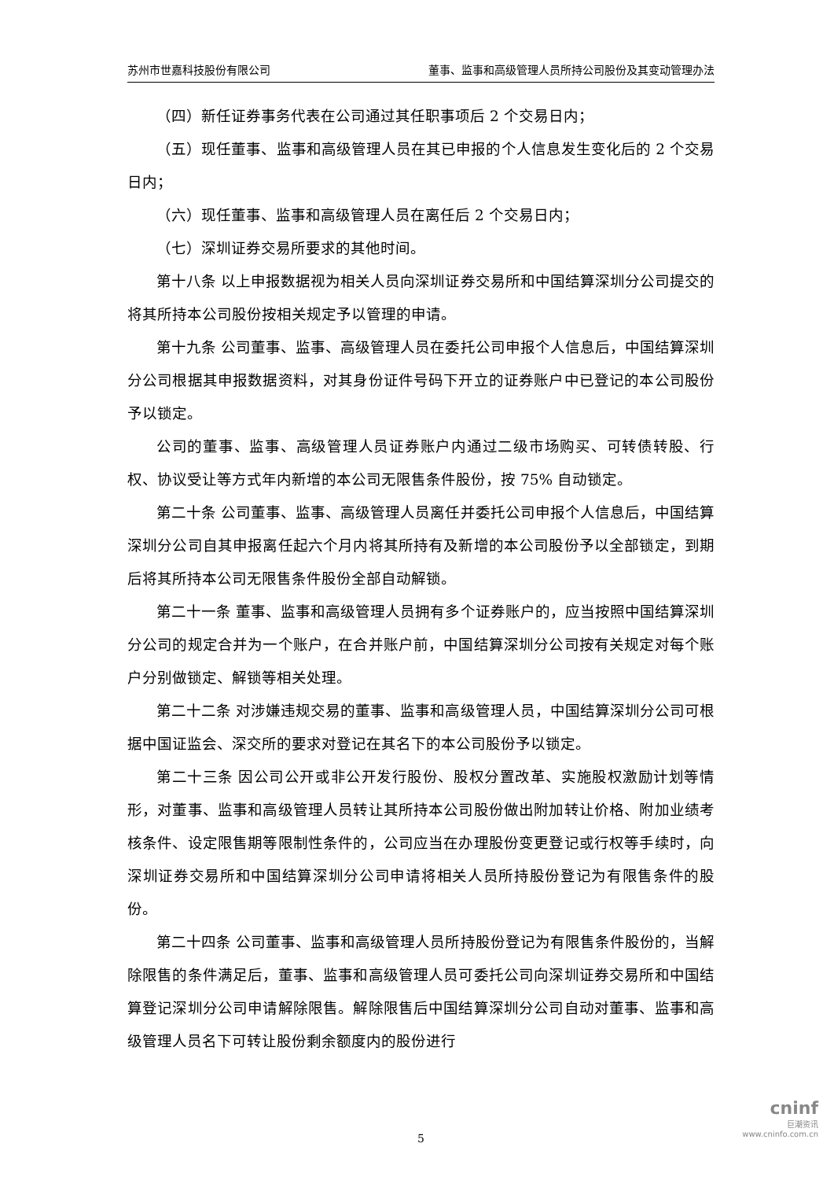苏州市世嘉科技股份有限公司 董事、监事和高级管理人员所持公司股份及其变动管理办法
（四）新任证券事务代表在公司通过其任职事项后 2 个交易日内；
（五）现任董事、监事和高级管理人员在其已申报的个人信息发生变化后的 2 个交易日内；
（六）现任董事、监事和高级管理人员在离任后 2 个交易日内；
（七）深圳证券交易所要求的其他时间。
第十八条 以上申报数据视为相关人员向深圳证券交易所和中国结算深圳分公司提交的将其所持本公司股份按相关规定予以管理的申请。
第十九条 公司董事、监事、高级管理人员在委托公司申报个人信息后，中国结算深圳分公司根据其申报数据资料，对其身份证件号码下开立的证券账户中已登记的本公司股份予以锁定。
公司的董事、监事、高级管理人员证券账户内通过二级市场购买、可转债转股、行权、协议受让等方式年内新增的本公司无限售条件股份，按 75% 自动锁定。
第二十条 公司董事、监事、高级管理人员离任并委托公司申报个人信息后，中国结算深圳分公司自其申报离任起六个月内将其所持有及新增的本公司股份予以全部锁定，到期后将其所持本公司无限售条件股份全部自动解锁。
第二十一条 董事、监事和高级管理人员拥有多个证券账户的，应当按照中国结算深圳分公司的规定合并为一个账户，在合并账户前，中国结算深圳分公司按有关规定对每个账户分别做锁定、解锁等相关处理。
第二十二条 对涉嫌违规交易的董事、监事和高级管理人员，中国结算深圳分公司可根据中国证监会、深交所的要求对登记在其名下的本公司股份予以锁定。
第二十三条 因公司公开或非公开发行股份、股权分置改革、实施股权激励计划等情形，对董事、监事和高级管理人员转让其所持本公司股份做出附加转让价格、附加业绩考核条件、设定限售期等限制性条件的，公司应当在办理股份变更登记或行权等手续时，向深圳证券交易所和中国结算深圳分公司申请将相关人员所持股份登记为有限售条件的股份。
第二十四条 公司董事、监事和高级管理人员所持股份登记为有限售条件股份的，当解除限售的条件满足后，董事、监事和高级管理人员可委托公司向深圳证券交易所和中国结算登记深圳分公司申请解除限售。解除限售后中国结算深圳分公司自动对董事、监事和高级管理人员名下可转让股份剩余额度内的股份进行
5
cninf
巨潮资讯
www.cninfo.com.cn